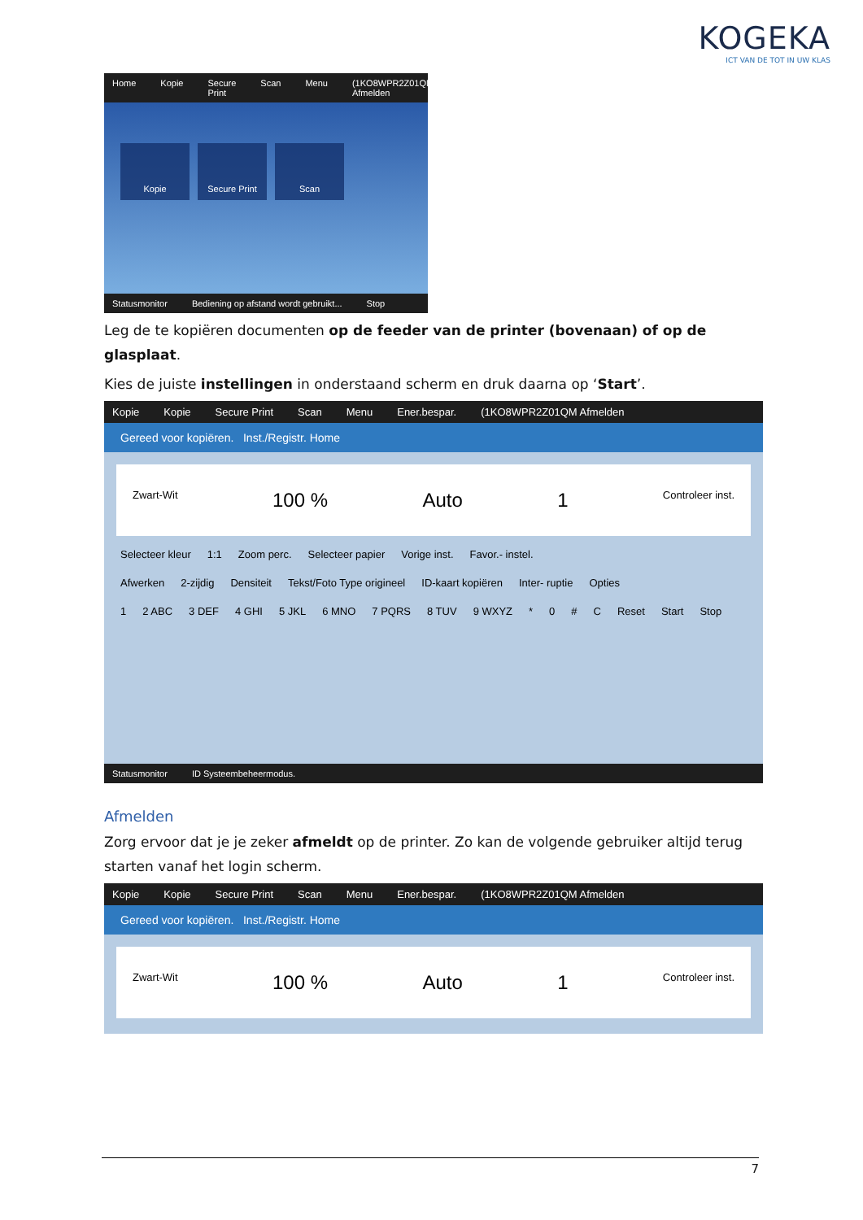KOGEKA
ICT VAN DE TOT IN UW KLAS
Home Kopie Secure Print Scan Menu (1KO8WPR2Z01QM Afmelden
Kopie Secure Print Scan
Statusmonitor Bediening op afstand wordt gebruikt... Stop
Leg de te kopiëren documenten op de feeder van de printer (bovenaan) of op de glasplaat.
Kies de juiste instellingen in onderstaand scherm en druk daarna op ‘Start’.
Kopie Kopie Secure Print Scan Menu Ener.bespar. (1KO8WPR2Z01QM Afmelden
Gereed voor kopiëren. Inst./Registr. Home
Zwart-Wit 100 % Auto 1 Controleer inst.
Selecteer kleur 1:1 Zoom perc. Selecteer papier Vorige inst. Favor.- instel.
Afwerken 2-zijdig Densiteit Tekst/Foto Type origineel ID-kaart kopiëren Inter- ruptie Opties
1 2 ABC 3 DEF 4 GHI 5 JKL 6 MNO 7 PQRS 8 TUV 9 WXYZ * 0 # C Reset Start Stop
Statusmonitor ID Systeembeheermodus.
Afmelden
Zorg ervoor dat je je zeker afmeldt op de printer. Zo kan de volgende gebruiker altijd terug starten vanaf het login scherm.
Kopie Kopie Secure Print Scan Menu Ener.bespar. (1KO8WPR2Z01QM Afmelden
Gereed voor kopiëren. Inst./Registr. Home
Zwart-Wit 100 % Auto 1 Controleer inst.
7